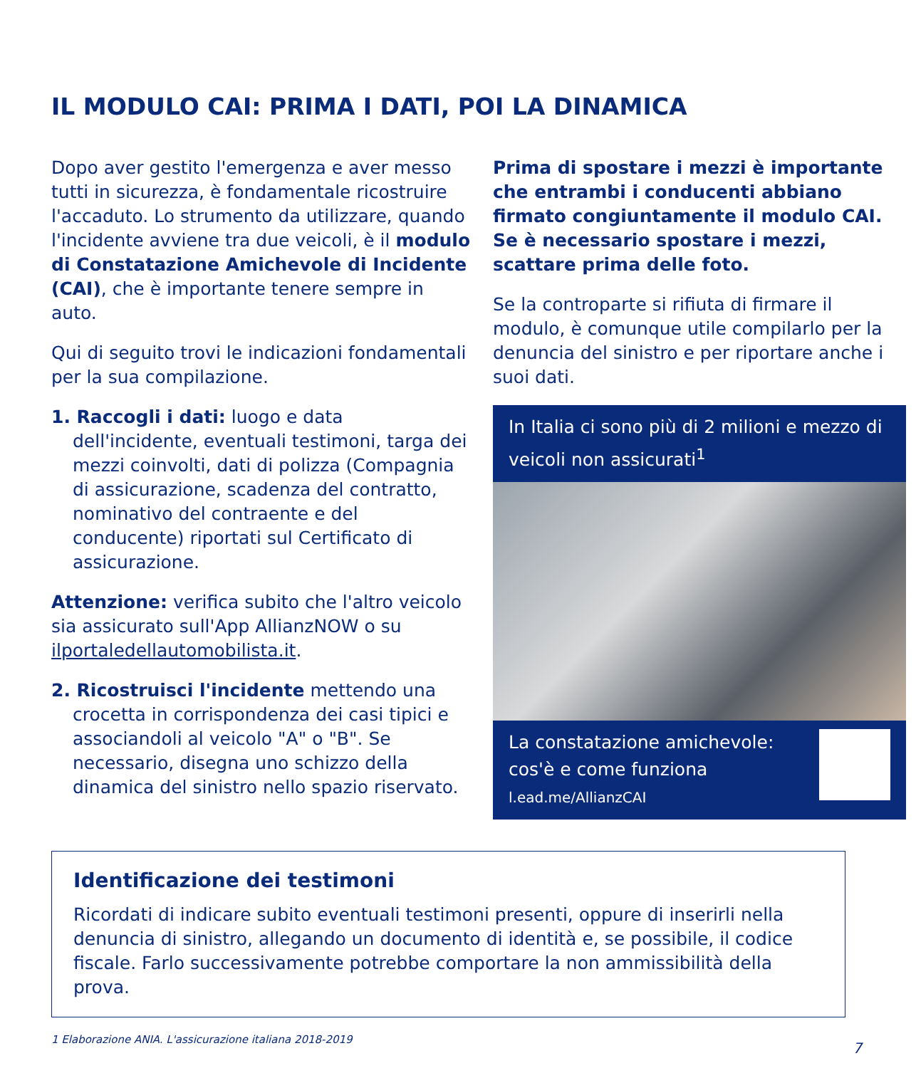IL MODULO CAI: PRIMA I DATI, POI LA DINAMICA
Dopo aver gestito l'emergenza e aver messo tutti in sicurezza, è fondamentale ricostruire l'accaduto. Lo strumento da utilizzare, quando l'incidente avviene tra due veicoli, è il modulo di Constatazione Amichevole di Incidente (CAI), che è importante tenere sempre in auto.
Qui di seguito trovi le indicazioni fondamentali per la sua compilazione.
1. Raccogli i dati: luogo e data dell'incidente, eventuali testimoni, targa dei mezzi coinvolti, dati di polizza (Compagnia di assicurazione, scadenza del contratto, nominativo del contraente e del conducente) riportati sul Certificato di assicurazione.
Attenzione: verifica subito che l'altro veicolo sia assicurato sull'App AllianzNOW o su ilportaledellautomobilista.it.
2. Ricostruisci l'incidente mettendo una crocetta in corrispondenza dei casi tipici e associandoli al veicolo "A" o "B". Se necessario, disegna uno schizzo della dinamica del sinistro nello spazio riservato.
Prima di spostare i mezzi è importante che entrambi i conducenti abbiano firmato congiuntamente il modulo CAI. Se è necessario spostare i mezzi, scattare prima delle foto.
Se la controparte si rifiuta di firmare il modulo, è comunque utile compilarlo per la denuncia del sinistro e per riportare anche i suoi dati.
In Italia ci sono più di 2 milioni e mezzo di veicoli non assicurati<sup>1</sup>
La constatazione amichevole:
cos'è e come funziona
l.ead.me/AllianzCAI
Identificazione dei testimoni
Ricordati di indicare subito eventuali testimoni presenti, oppure di inserirli nella denuncia di sinistro, allegando un documento di identità e, se possibile, il codice fiscale. Farlo successivamente potrebbe comportare la non ammissibilità della prova.
1 Elaborazione ANIA. L'assicurazione italiana 2018-2019
7